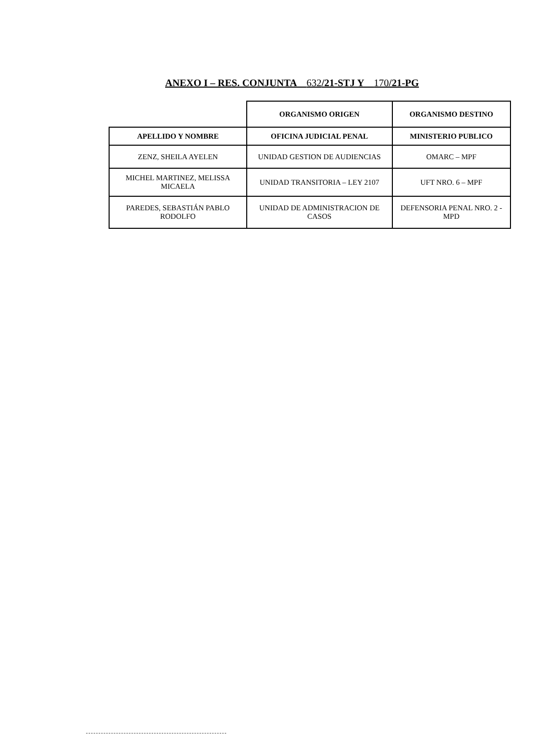ANEXO I – RES. CONJUNTA 632/21-STJ Y 170/21-PG
| | ORGANISMO ORIGEN | ORGANISMO DESTINO |
| APELLIDO Y NOMBRE | OFICINA JUDICIAL PENAL | MINISTERIO PUBLICO |
| ZENZ, SHEILA AYELEN | UNIDAD GESTION DE AUDIENCIAS | OMARC – MPF |
| MICHEL MARTINEZ, MELISSA MICAELA | UNIDAD TRANSITORIA – LEY 2107 | UFT NRO. 6 – MPF |
| PAREDES, SEBASTIÁN PABLO RODOLFO | UNIDAD DE ADMINISTRACION DE CASOS | DEFENSORIA PENAL NRO. 2 -MPD |